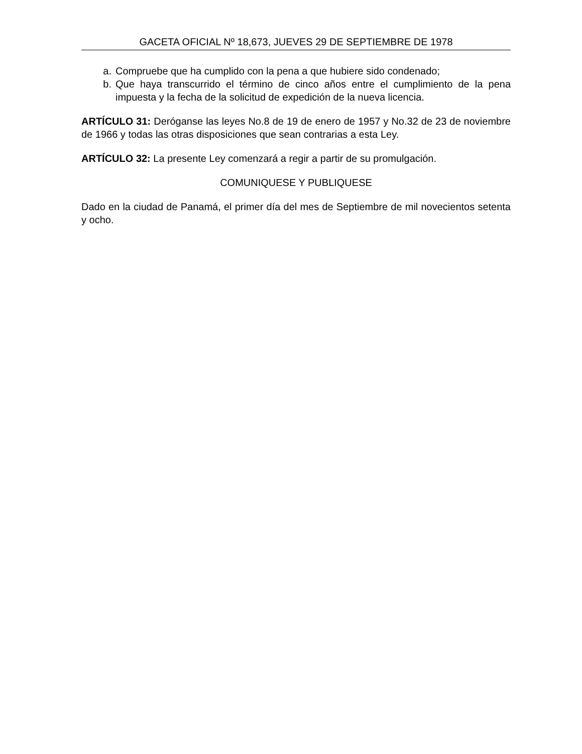GACETA OFICIAL Nº 18,673, JUEVES 29 DE SEPTIEMBRE DE 1978
a. Compruebe que ha cumplido con la pena a que hubiere sido condenado;
b. Que haya transcurrido el término de cinco años entre el cumplimiento de la pena impuesta y la fecha de la solicitud de expedición de la nueva licencia.
ARTÍCULO 31: Deróganse las leyes No.8 de 19 de enero de 1957 y No.32 de 23 de noviembre de 1966 y todas las otras disposiciones que sean contrarias a esta Ley.
ARTÍCULO 32: La presente Ley comenzará a regir a partir de su promulgación.
COMUNIQUESE Y PUBLIQUESE
Dado en la ciudad de Panamá, el primer día del mes de Septiembre de mil novecientos setenta y ocho.